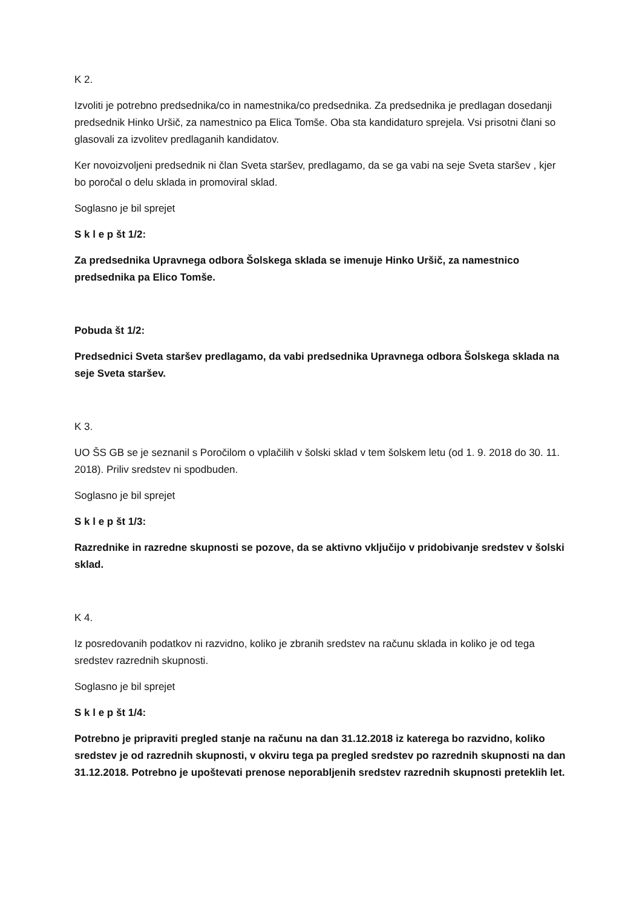K 2.
Izvoliti je potrebno predsednika/co in namestnika/co predsednika. Za predsednika je predlagan dosedanji predsednik Hinko Uršič, za namestnico pa Elica Tomše. Oba sta kandidaturo sprejela. Vsi prisotni člani so glasovali za izvolitev predlaganih kandidatov.
Ker novoizvoljeni predsednik ni član Sveta staršev, predlagamo, da se ga vabi na seje Sveta staršev , kjer bo poročal o delu sklada in promoviral sklad.
Soglasno je bil sprejet
S k l e p št 1/2:
Za predsednika Upravnega odbora Šolskega sklada se imenuje Hinko Uršič, za namestnico predsednika pa Elico Tomše.
Pobuda št 1/2:
Predsednici Sveta staršev predlagamo, da vabi predsednika Upravnega odbora Šolskega sklada na seje Sveta staršev.
K 3.
UO ŠS GB se je seznanil s Poročilom o vplačilih v šolski sklad v tem šolskem letu (od 1. 9. 2018 do 30. 11. 2018). Priliv sredstev ni spodbuden.
Soglasno je bil sprejet
S k l e p št 1/3:
Razrednike in razredne skupnosti se pozove, da se aktivno vključijo v pridobivanje sredstev v šolski sklad.
K 4.
Iz posredovanih podatkov ni razvidno, koliko je zbranih sredstev na računu sklada in koliko je od tega sredstev razrednih skupnosti.
Soglasno je bil sprejet
S k l e p št 1/4:
Potrebno je pripraviti pregled stanje na računu na dan 31.12.2018 iz katerega bo razvidno, koliko sredstev je od razrednih skupnosti, v okviru tega pa pregled sredstev po razrednih skupnosti na dan 31.12.2018. Potrebno je upoštevati prenose neporabljenih sredstev razrednih skupnosti preteklih let.